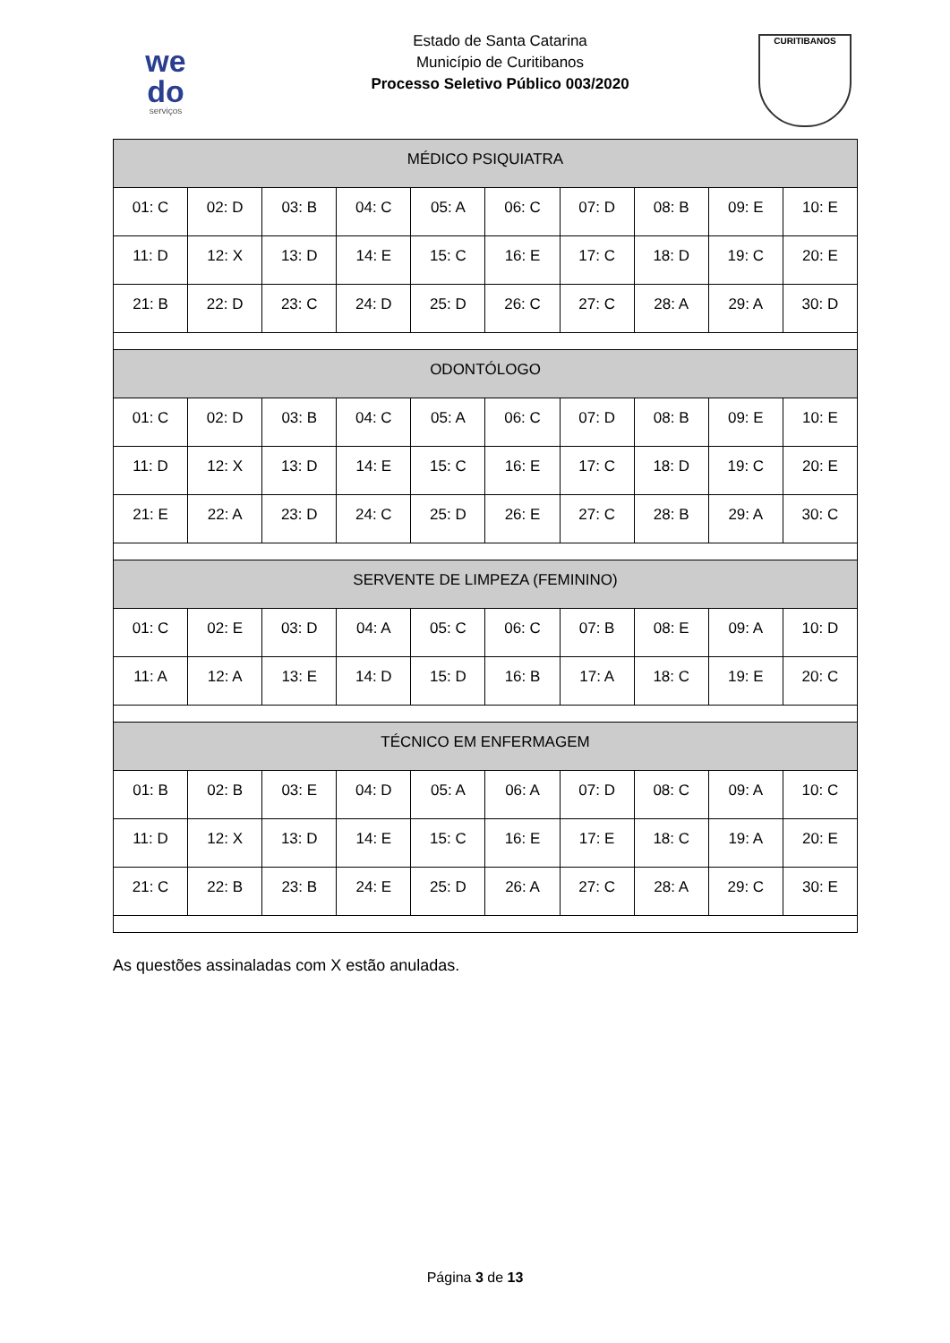we
do
serviços
Estado de Santa Catarina
Município de Curitibanos
Processo Seletivo Público 003/2020
CURITIBANOS
| MÉDICO PSIQUIATRA | | | | | | | | | |
| --- | --- | --- | --- | --- | --- | --- | --- | --- | --- |
| 01: C | 02: D | 03: B | 04: C | 05: A | 06: C | 07: D | 08: B | 09: E | 10: E |
| 11: D | 12: X | 13: D | 14: E | 15: C | 16: E | 17: C | 18: D | 19: C | 20: E |
| 21: B | 22: D | 23: C | 24: D | 25: D | 26: C | 27: C | 28: A | 29: A | 30: D |
| ODONTÓLOGO | | | | | | | | | |
| 01: C | 02: D | 03: B | 04: C | 05: A | 06: C | 07: D | 08: B | 09: E | 10: E |
| 11: D | 12: X | 13: D | 14: E | 15: C | 16: E | 17: C | 18: D | 19: C | 20: E |
| 21: E | 22: A | 23: D | 24: C | 25: D | 26: E | 27: C | 28: B | 29: A | 30: C |
| SERVENTE DE LIMPEZA (FEMININO) | | | | | | | | | |
| 01: C | 02: E | 03: D | 04: A | 05: C | 06: C | 07: B | 08: E | 09: A | 10: D |
| 11: A | 12: A | 13: E | 14: D | 15: D | 16: B | 17: A | 18: C | 19: E | 20: C |
| TÉCNICO EM ENFERMAGEM | | | | | | | | | |
| 01: B | 02: B | 03: E | 04: D | 05: A | 06: A | 07: D | 08: C | 09: A | 10: C |
| 11: D | 12: X | 13: D | 14: E | 15: C | 16: E | 17: E | 18: C | 19: A | 20: E |
| 21: C | 22: B | 23: B | 24: E | 25: D | 26: A | 27: C | 28: A | 29: C | 30: E |
As questões assinaladas com X estão anuladas.
Página 3 de 13